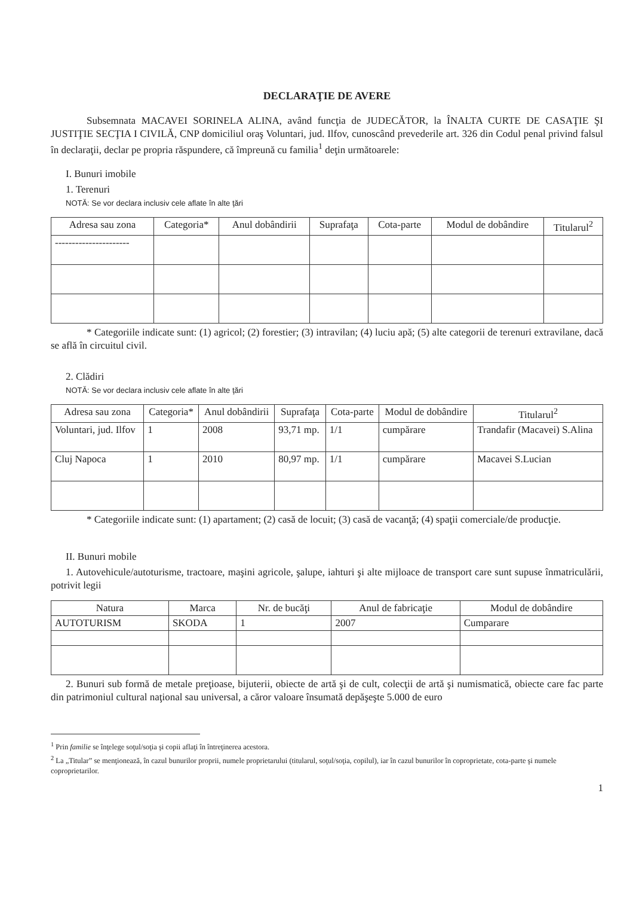DECLARAŢIE DE AVERE
Subsemnata MACAVEI SORINELA ALINA, având funcţia de JUDECĂTOR, la ÎNALTA CURTE DE CASAŢIE ŞI JUSTIŢIE SECŢIA I CIVILĂ, CNP domiciliul oraş Voluntari, jud. Ilfov, cunoscând prevederile art. 326 din Codul penal privind falsul în declaraţii, declar pe propria răspundere, că împreună cu familia<sup>1</sup> deţin următoarele:
I. Bunuri imobile
1. Terenuri
NOTĂ: Se vor declara inclusiv cele aflate în alte ţări
| Adresa sau zona | Categoria* | Anul dobândirii | Suprafaţa | Cota-parte | Modul de dobândire | Titularul<sup>2</sup> |
| --- | --- | --- | --- | --- | --- | --- |
| ---------------------- | | | | | | |
* Categoriile indicate sunt: (1) agricol; (2) forestier; (3) intravilan; (4) luciu apă; (5) alte categorii de terenuri extravilane, dacă se află în circuitul civil.
2. Clădiri
NOTĂ: Se vor declara inclusiv cele aflate în alte ţări
| Adresa sau zona | Categoria* | Anul dobândirii | Suprafaţa | Cota-parte | Modul de dobândire | Titularul<sup>2</sup> |
| --- | --- | --- | --- | --- | --- | --- |
| Voluntari, jud. Ilfov | 1 | 2008 | 93,71 mp. | 1/1 | cumpărare | Trandafir (Macavei) S.Alina |
| Cluj Napoca | 1 | 2010 | 80,97 mp. | 1/1 | cumpărare | Macavei S.Lucian |
* Categoriile indicate sunt: (1) apartament; (2) casă de locuit; (3) casă de vacanţă; (4) spaţii comerciale/de producţie.
II. Bunuri mobile
1. Autovehicule/autoturisme, tractoare, maşini agricole, şalupe, iahturi şi alte mijloace de transport care sunt supuse înmatriculării, potrivit legii
| Natura | Marca | Nr. de bucăţi | Anul de fabricaţie | Modul de dobândire |
| --- | --- | --- | --- | --- |
| AUTOTURISM | SKODA | 1 | 2007 | Cumparare |
2. Bunuri sub formă de metale preţioase, bijuterii, obiecte de artă şi de cult, colecţii de artă şi numismatică, obiecte care fac parte din patrimoniul cultural naţional sau universal, a căror valoare însumată depăşeşte 5.000 de euro
<sup>1</sup> Prin familie se înţelege soţul/soţia şi copii aflaţi în întreţinerea acestora.
<sup>2</sup> La „Titular” se menţionează, în cazul bunurilor proprii, numele proprietarului (titularul, soţul/soţia, copilul), iar în cazul bunurilor în coproprietate, cota-parte şi numele coproprietarilor.
1